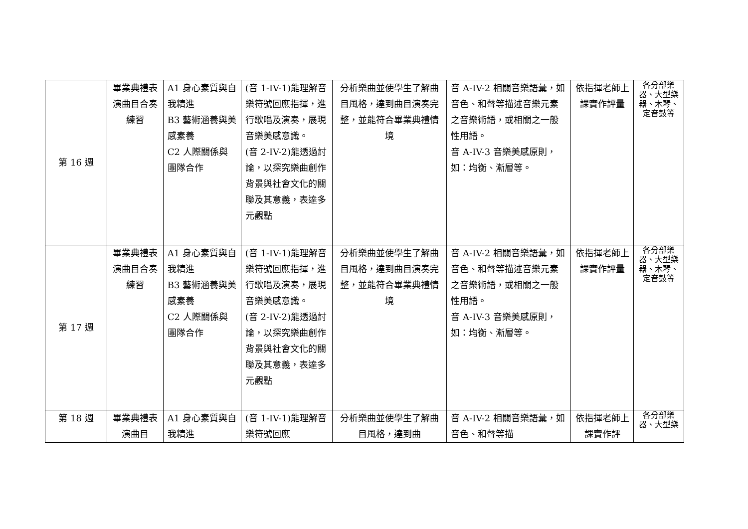| 第 16 週 | 畢業典禮表演曲目合奏練習 | A1 身心素質與自我精進 B3 藝術涵養與美感素養 C2 人際關係與團隊合作 | (音 1-IV-1)能理解音樂符號回應指揮，進行歌唱及演奏，展現音樂美感意識。 (音 2-IV-2)能透過討論，以探究樂曲創作背景與社會文化的關聯及其意義，表達多元觀點 | 分析樂曲並使學生了解曲目風格，達到曲目演奏完整，並能符合畢業典禮情境 | 音 A-IV-2 相關音樂語彙，如音色、和聲等描述音樂元素之音樂術語，或相關之一般性用語。 音 A-IV-3 音樂美感原則，如：均衡、漸層等。 | 依指揮老師上課實作評量 | 各分部樂器、大型樂器、木琴、定音鼓等 |
| 第 17 週 | 畢業典禮表演曲目合奏練習 | A1 身心素質與自我精進 B3 藝術涵養與美感素養 C2 人際關係與團隊合作 | (音 1-IV-1)能理解音樂符號回應指揮，進行歌唱及演奏，展現音樂美感意識。 (音 2-IV-2)能透過討論，以探究樂曲創作背景與社會文化的關聯及其意義，表達多元觀點 | 分析樂曲並使學生了解曲目風格，達到曲目演奏完整，並能符合畢業典禮情境 | 音 A-IV-2 相關音樂語彙，如音色、和聲等描述音樂元素之音樂術語，或相關之一般性用語。 音 A-IV-3 音樂美感原則，如：均衡、漸層等。 | 依指揮老師上課實作評量 | 各分部樂器、大型樂器、木琴、定音鼓等 |
| 第 18 週 | 畢業典禮表演曲目 | A1 身心素質與自我精進 | (音 1-IV-1)能理解音樂符號回應 | 分析樂曲並使學生了解曲目風格，達到曲 | 音 A-IV-2 相關音樂語彙，如音色、和聲等描 | 依指揮老師上課實作評 | 各分部樂器、大型樂 |